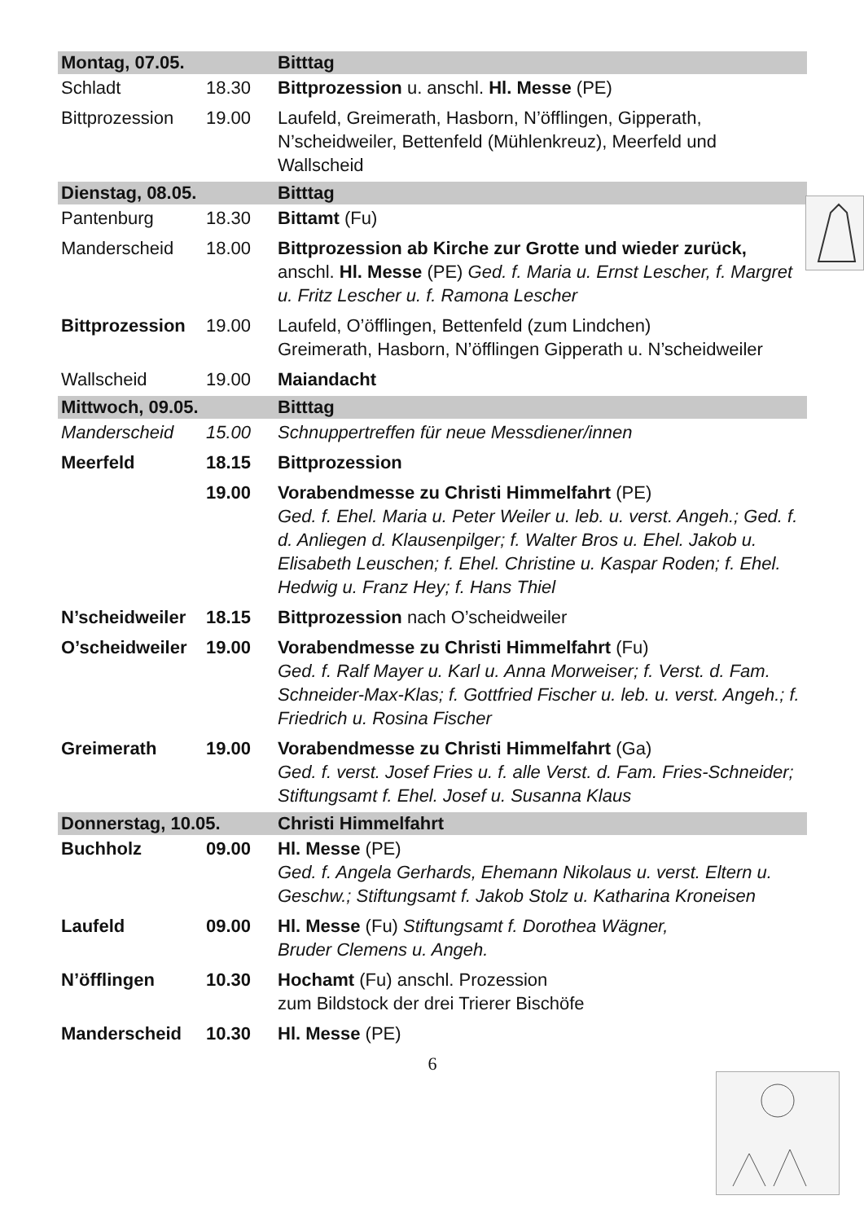| Montag, 07.05. | | Bitttag |
| Schladt | 18.30 | Bittprozession u. anschl. Hl. Messe (PE) |
| Bittprozession | 19.00 | Laufeld, Greimerath, Hasborn, N’öfflingen, Gipperath, N’scheidweiler, Bettenfeld (Mühlenkreuz), Meerfeld und Wallscheid |
| Dienstag, 08.05. | | Bitttag |
| Pantenburg | 18.30 | Bittamt (Fu) |
| Manderscheid | 18.00 | Bittprozession ab Kirche zur Grotte und wieder zurück, anschl. Hl. Messe (PE) Ged. f. Maria u. Ernst Lescher, f. Margret u. Fritz Lescher u. f. Ramona Lescher |
| Bittprozession | 19.00 | Laufeld, O’öfflingen, Bettenfeld (zum Lindchen) Greimerath, Hasborn, N’öfflingen Gipperath u. N’scheidweiler |
| Wallscheid | 19.00 | Maiandacht |
| Mittwoch, 09.05. | | Bitttag |
| Manderscheid | 15.00 | Schnuppertreffen für neue Messdiener/innen |
| Meerfeld | 18.15 | Bittprozession |
| | 19.00 | Vorabendmesse zu Christi Himmelfahrt (PE) Ged. f. Ehel. Maria u. Peter Weiler u. leb. u. verst. Angeh.; Ged. f. d. Anliegen d. Klausenpilger; f. Walter Bros u. Ehel. Jakob u. Elisabeth Leuschen; f. Ehel. Christine u. Kaspar Roden; f. Ehel. Hedwig u. Franz Hey; f. Hans Thiel |
| N’scheidweiler | 18.15 | Bittprozession nach O’scheidweiler |
| O’scheidweiler | 19.00 | Vorabendmesse zu Christi Himmelfahrt (Fu) Ged. f. Ralf Mayer u. Karl u. Anna Morweiser; f. Verst. d. Fam. Schneider-Max-Klas; f. Gottfried Fischer u. leb. u. verst. Angeh.; f. Friedrich u. Rosina Fischer |
| Greimerath | 19.00 | Vorabendmesse zu Christi Himmelfahrt (Ga) Ged. f. verst. Josef Fries u. f. alle Verst. d. Fam. Fries-Schneider; Stiftungsamt f. Ehel. Josef u. Susanna Klaus |
| Donnerstag, 10.05. | | Christi Himmelfahrt |
| Buchholz | 09.00 | Hl. Messe (PE) Ged. f. Angela Gerhards, Ehemann Nikolaus u. verst. Eltern u. Geschw.; Stiftungsamt f. Jakob Stolz u. Katharina Kroneisen |
| Laufeld | 09.00 | Hl. Messe (Fu) Stiftungsamt f. Dorothea Wägner, Bruder Clemens u. Angeh. |
| N’öfflingen | 10.30 | Hochamt (Fu) anschl. Prozession zum Bildstock der drei Trierer Bischöfe |
| Manderscheid | 10.30 | Hl. Messe (PE) |
6